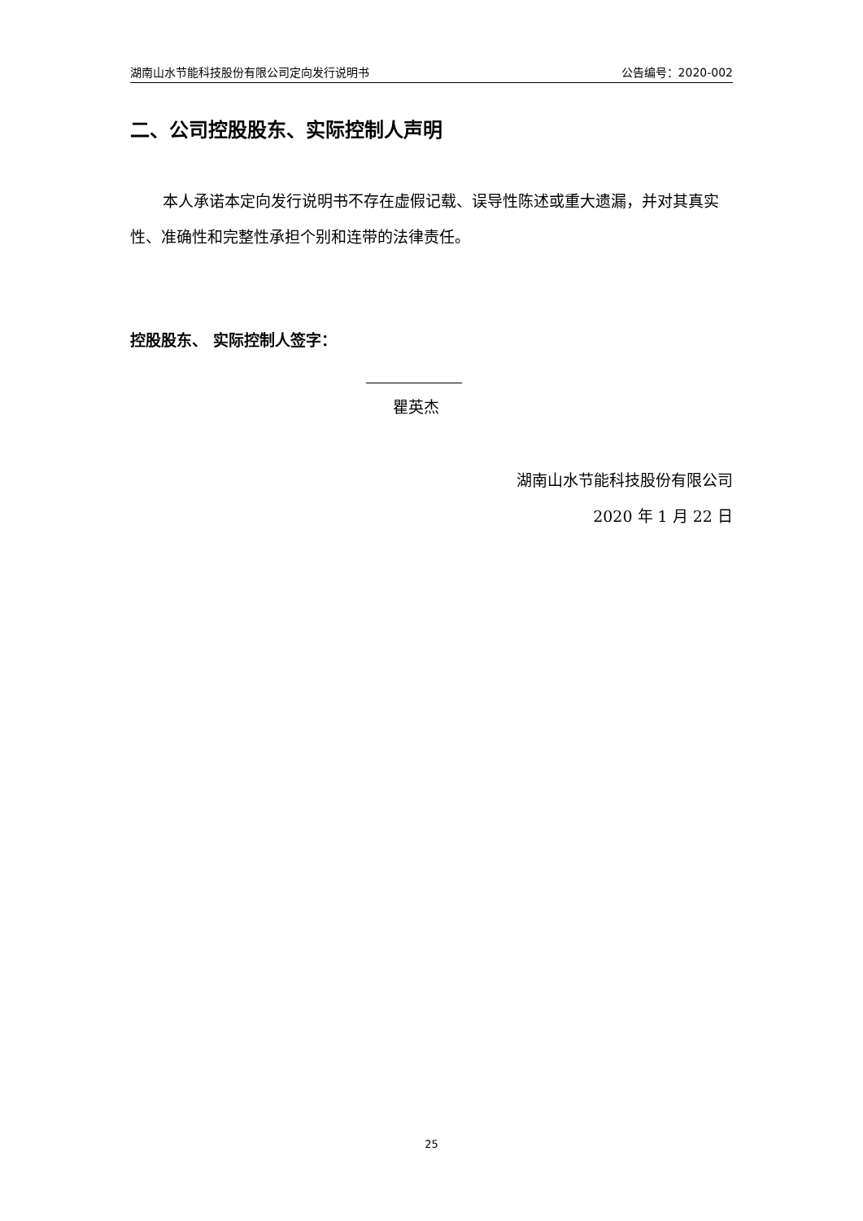湖南山水节能科技股份有限公司定向发行说明书 公告编号：2020-002
二、公司控股股东、实际控制人声明
本人承诺本定向发行说明书不存在虚假记载、误导性陈述或重大遗漏，并对其真实性、准确性和完整性承担个别和连带的法律责任。
控股股东、 实际控制人签字：
瞿英杰
湖南山水节能科技股份有限公司
2020 年 1 月 22 日
25